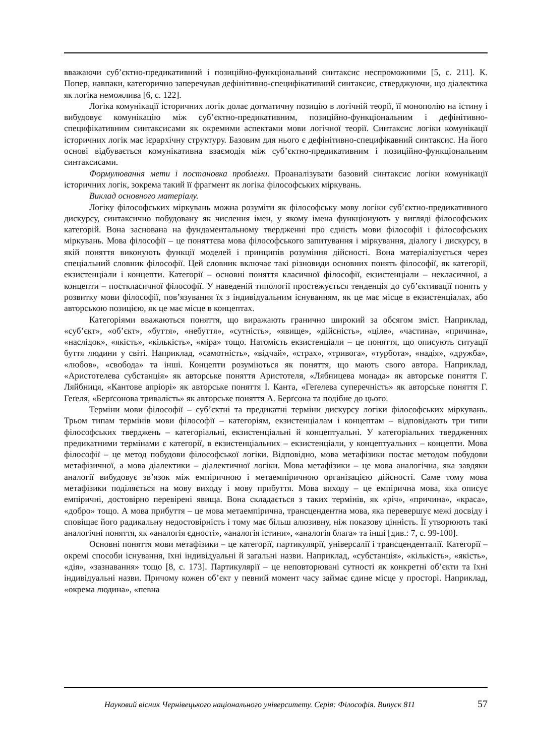вважаючи суб’єктно-предикативний і позиційно-функціональний синтаксис неспроможними [5, с. 211]. К. Попер, навпаки, категорично заперечував дефінітивно-специфікативний синтаксис, стверджуючи, що діалектика як логіка неможлива [6, с. 122].
Логіка комунікації історичних логік долає догматичну позицію в логічній теорії, її монополію на істину і вибудовує комунікацію між суб’єктно-предикативним, позиційно-функціональним і дефінітивно-специфікативним синтаксисами як окремими аспектами мови логічної теорії. Синтаксис логіки комунікації історичних логік має ієрархічну структуру. Базовим для нього є дефінітивно-специфікавний синтаксис. На його основі відбувається комунікативна взаємодія між суб’єктно-предикативним і позиційно-функціональним синтаксисами.
Формулювання мети і постановка проблеми. Проаналізувати базовий синтаксис логіки комунікації історичних логік, зокрема такий її фрагмент як логіка філософських міркувань.
Виклад основного матеріалу.
Логіку філософських міркувань можна розуміти як філософську мову логіки суб’єктно-предикативного дискурсу, синтаксично побудовану як числення імен, у якому імена функціонують у вигляді філософських категорій. Вона заснована на фундаментальному твердженні про єдність мови філософії і філософських міркувань. Мова філософії – це поняттєва мова філософського запитування і міркування, діалогу і дискурсу, в якій поняття виконують функції моделей і принципів розуміння дійсності. Вона матеріалізується через спеціальний словник філософії. Цей словник включає такі різновиди основних понять філософії, як категорії, екзистенціали і концепти. Категорії – основні поняття класичної філософії, екзистенціали – некласичної, а концепти – посткласичної філософії. У наведеній типології простежується тенденція до суб’єктивації понять у розвитку мови філософії, пов’язування їх з індивідуальним існуванням, як це має місце в екзистенціалах, або авторською позицією, як це має місце в концептах.
Категоріями вважаються поняття, що виражають гранично широкий за обсягом зміст. Наприклад, «суб’єкт», «об’єкт», «буття», «небуття», «сутність», «явище», «дійсність», «ціле», «частина», «причина», «наслідок», «якість», «кількість», «міра» тощо. Натомість екзистенціали – це поняття, що описують ситуації буття людини у світі. Наприклад, «самотність», «відчай», «страх», «тривога», «турбота», «надія», «дружба», «любов», «свобода» та інші. Концепти розуміються як поняття, що мають свого автора. Наприклад, «Аристотелева субстанція» як авторське поняття Аристотеля, «Лябницева монада» як авторське поняття Г. Ляйбниця, «Кантове апріорі» як авторське поняття І. Канта, «Геґелева суперечність» як авторське поняття Г. Геґеля, «Берґсонова тривалість» як авторське поняття А. Берґсона та подібне до цього.
Терміни мови філософії – суб’єктні та предикатні терміни дискурсу логіки філософських міркувань. Трьом типам термінів мови філософії – категоріям, екзистенціалам і концептам – відповідають три типи філософських тверджень – категоріальні, екзистенціальні й концептуальні. У категоріальних твердженнях предикатними термінами є категорії, в екзистенціальних – екзистенціали, у концептуальних – концепти. Мова філософії – це метод побудови філософської логіки. Відповідно, мова метафізики постає методом побудови метафізичної, а мова діалектики – діалектичної логіки. Мова метафізики – це мова аналогічна, яка завдяки аналогії вибудовує зв’язок між емпіричною і метаемпіричною організацією дійсності. Саме тому мова метафізики поділяється на мову виходу і мову прибуття. Мова виходу – це емпірична мова, яка описує емпіричні, достовірно перевірені явища. Вона складається з таких термінів, як «річ», «причина», «краса», «добро» тощо. А мова прибуття – це мова метаемпірична, трансцендентна мова, яка перевершує межі досвіду і сповіщає його радикальну недостовірність і тому має більш алюзивну, ніж показову цінність. Її утворюють такі аналогічні поняття, як «аналогія єдності», «аналогія істини», «аналогія блага» та інші [див.: 7, с. 99-100].
Основні поняття мови метафізики – це категорії, партикулярії, універсалії і трансценденталії. Категорії – окремі способи існування, їхні індивідуальні й загальні назви. Наприклад, «субстанція», «кількість», «якість», «дія», «зазнавання» тощо [8, с. 173]. Партикулярії – це неповторювані сутності як конкретні об’єкти та їхні індивідуальні назви. Причому кожен об’єкт у певний момент часу займає єдине місце у просторі. Наприклад, «окрема людина», «певна
Науковий вісник Чернівецького національного університету. Серія: Філософія. Випуск 811 57